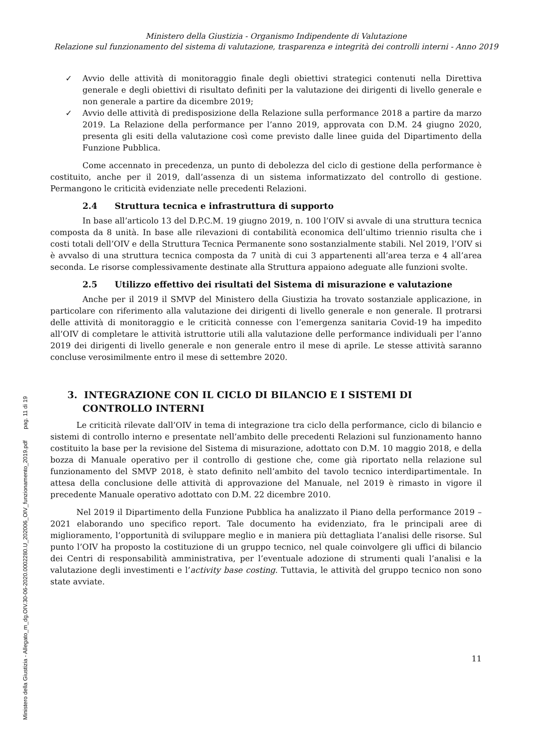Ministero della Giustizia - Organismo Indipendente di Valutazione
Relazione sul funzionamento del sistema di valutazione, trasparenza e integrità dei controlli interni - Anno 2019
✓ Avvio delle attività di monitoraggio finale degli obiettivi strategici contenuti nella Direttiva generale e degli obiettivi di risultato definiti per la valutazione dei dirigenti di livello generale e non generale a partire da dicembre 2019;
✓ Avvio delle attività di predisposizione della Relazione sulla performance 2018 a partire da marzo 2019. La Relazione della performance per l’anno 2019, approvata con D.M. 24 giugno 2020, presenta gli esiti della valutazione così come previsto dalle linee guida del Dipartimento della Funzione Pubblica.
Come accennato in precedenza, un punto di debolezza del ciclo di gestione della performance è costituito, anche per il 2019, dall’assenza di un sistema informatizzato del controllo di gestione. Permangono le criticità evidenziate nelle precedenti Relazioni.
2.4 Struttura tecnica e infrastruttura di supporto
In base all’articolo 13 del D.P.C.M. 19 giugno 2019, n. 100 l’OIV si avvale di una struttura tecnica composta da 8 unità. In base alle rilevazioni di contabilità economica dell’ultimo triennio risulta che i costi totali dell’OIV e della Struttura Tecnica Permanente sono sostanzialmente stabili. Nel 2019, l’OIV si è avvalso di una struttura tecnica composta da 7 unità di cui 3 appartenenti all’area terza e 4 all’area seconda. Le risorse complessivamente destinate alla Struttura appaiono adeguate alle funzioni svolte.
2.5 Utilizzo effettivo dei risultati del Sistema di misurazione e valutazione
Anche per il 2019 il SMVP del Ministero della Giustizia ha trovato sostanziale applicazione, in particolare con riferimento alla valutazione dei dirigenti di livello generale e non generale. Il protrarsi delle attività di monitoraggio e le criticità connesse con l’emergenza sanitaria Covid-19 ha impedito all’OIV di completare le attività istruttorie utili alla valutazione delle performance individuali per l’anno 2019 dei dirigenti di livello generale e non generale entro il mese di aprile. Le stesse attività saranno concluse verosimilmente entro il mese di settembre 2020.
3. INTEGRAZIONE CON IL CICLO DI BILANCIO E I SISTEMI DI CONTROLLO INTERNI
Le criticità rilevate dall’OIV in tema di integrazione tra ciclo della performance, ciclo di bilancio e sistemi di controllo interno e presentate nell’ambito delle precedenti Relazioni sul funzionamento hanno costituito la base per la revisione del Sistema di misurazione, adottato con D.M. 10 maggio 2018, e della bozza di Manuale operativo per il controllo di gestione che, come già riportato nella relazione sul funzionamento del SMVP 2018, è stato definito nell’ambito del tavolo tecnico interdipartimentale. In attesa della conclusione delle attività di approvazione del Manuale, nel 2019 è rimasto in vigore il precedente Manuale operativo adottato con D.M. 22 dicembre 2010.
Nel 2019 il Dipartimento della Funzione Pubblica ha analizzato il Piano della performance 2019 – 2021 elaborando uno specifico report. Tale documento ha evidenziato, fra le principali aree di miglioramento, l’opportunità di sviluppare meglio e in maniera più dettagliata l’analisi delle risorse. Sul punto l’OIV ha proposto la costituzione di un gruppo tecnico, nel quale coinvolgere gli uffici di bilancio dei Centri di responsabilità amministrativa, per l’eventuale adozione di strumenti quali l’analisi e la valutazione degli investimenti e l’activity base costing. Tuttavia, le attività del gruppo tecnico non sono state avviate.
11
Ministero della Giustizia - Allegato_m_dg.OIV.30-06-2020.0002280.U_202006_OIV_funzionamento_2019.pdf pag. 11 di 19